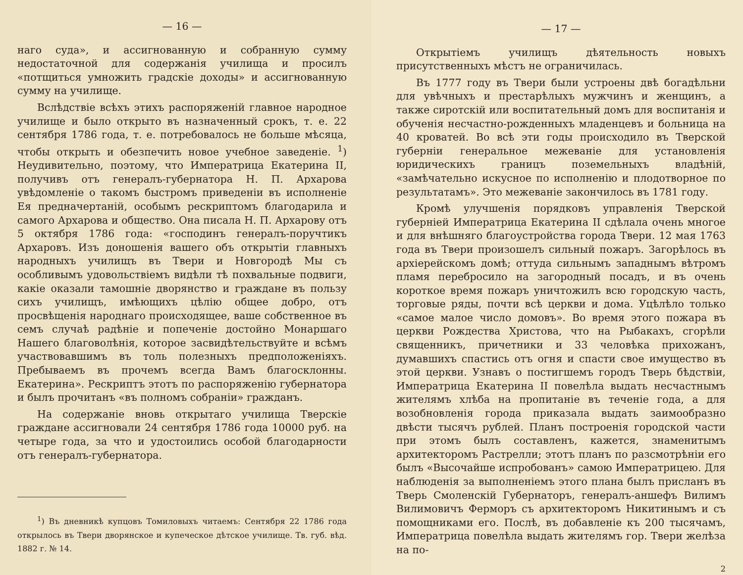— 16 —
наго суда», и ассигнованную и собранную сумму недостаточной для содержанія училища и просилъ «потщиться умножить градскіе доходы» и ассигнованную сумму на училище.
Вслѣдствіе всѣхъ этихъ распоряженій главное народное училище и было открыто въ назначенный срокъ, т. е. 22 сентября 1786 года, т. е. потребовалось не больше мѣсяца, чтобы открыть и обезпечить новое учебное заведеніе. <sup>1</sup>) Неудивительно, поэтому, что Императрица Екатерина II, получивъ отъ генералъ-губернатора Н. П. Архарова увѣдомленіе о такомъ быстромъ приведеніи въ исполненіе Ея предначертаній, особымъ рескриптомъ благодарила и самого Архарова и общество. Она писала Н. П. Архарову отъ 5 октября 1786 года: «господинъ генералъ-поручтикъ Архаровъ. Изъ доношенія вашего объ открытіи главныхъ народныхъ училищъ въ Твери и Новгородѣ Мы съ особливымъ удовольствіемъ видѣли тѣ похвальные подвиги, какіе оказали тамошніе дворянство и граждане въ пользу сихъ училищъ, имѣющихъ цѣлію общее добро, отъ просвѣщенія народнаго происходящее, ваше собственное въ семъ случаѣ радѣніе и попеченіе достойно Монаршаго Нашего благоволѣнія, которое засвидѣтельствуйте и всѣмъ участвовавшимъ въ толь полезныхъ предположеніяхъ. Пребываемъ въ прочемъ всегда Вамъ благосклонны. Екатерина». Рескриптъ этотъ по распоряженію губернатора и былъ прочитанъ «въ полномъ собраніи» гражданъ.
На содержаніе вновь открытаго училища Тверскіе граждане ассигновали 24 сентября 1786 года 10000 руб. на четыре года, за что и удостоились особой благодарности отъ генералъ-губернатора.
<sup>1</sup>) Въ дневникѣ купцовъ Томиловыхъ читаемъ: Сентября 22 1786 года открылось въ Твери дворянское и купеческое дѣтское училище. Тв. губ. вѣд. 1882 г. № 14.
— 17 —
Открытіемъ училищъ дѣятельность новыхъ присутственныхъ мѣстъ не ограничилась.
Въ 1777 году въ Твери были устроены двѣ богадѣльни для увѣчныхъ и престарѣлыхъ мужчинъ и женщинъ, а также сиротскій или воспитательный домъ для воспитанія и обученія несчастно-рожденныхъ младенцевъ и больница на 40 кроватей. Во всѣ эти годы происходило въ Тверской губерніи генеральное межеваніе для установленія юридическихъ границъ поземельныхъ владѣній, «замѣчательно искусное по исполненію и плодотворное по результатамъ». Это межеваніе закончилось въ 1781 году.
Кромѣ улучшенія порядковъ управленія Тверской губерніей Императрица Екатерина II сдѣлала очень многое и для внѣшняго благоустройства города Твери. 12 мая 1763 года въ Твери произошелъ сильный пожаръ. Загорѣлось въ архіерейскомъ домѣ; оттуда сильнымъ западнымъ вѣтромъ пламя перебросило на загородный посадъ, и въ очень короткое время пожаръ уничтожилъ всю городскую часть, торговые ряды, почти всѣ церкви и дома. Уцѣлѣло только «самое малое число домовъ». Во время этого пожара въ церкви Рождества Христова, что на Рыбакахъ, сгорѣли священникъ, причетники и 33 человѣка прихожанъ, думавшихъ спастись отъ огня и спасти свое имущество въ этой церкви. Узнавъ о постигшемъ городъ Тверь бѣдствіи, Императрица Екатерина II повелѣла выдать несчастнымъ жителямъ хлѣба на пропитаніе въ теченіе года, а для возобновленія города приказала выдать заимообразно двѣсти тысячъ рублей. Планъ построенія городской части при этомъ былъ составленъ, кажется, знаменитымъ архитекторомъ Растрелли; этотъ планъ по разсмотрѣніи его былъ «Высочайше испробованъ» самою Императрицею. Для наблюденія за выполненіемъ этого плана былъ присланъ въ Тверь Смоленскій Губернаторъ, генералъ-аншефъ Вилимъ Вилимовичъ Ферморъ съ архитекторомъ Никитинымъ и съ помощниками его. Послѣ, въ добавленіе къ 200 тысячамъ, Императрица повелѣла выдать жителямъ гор. Твери желѣза на по-
2